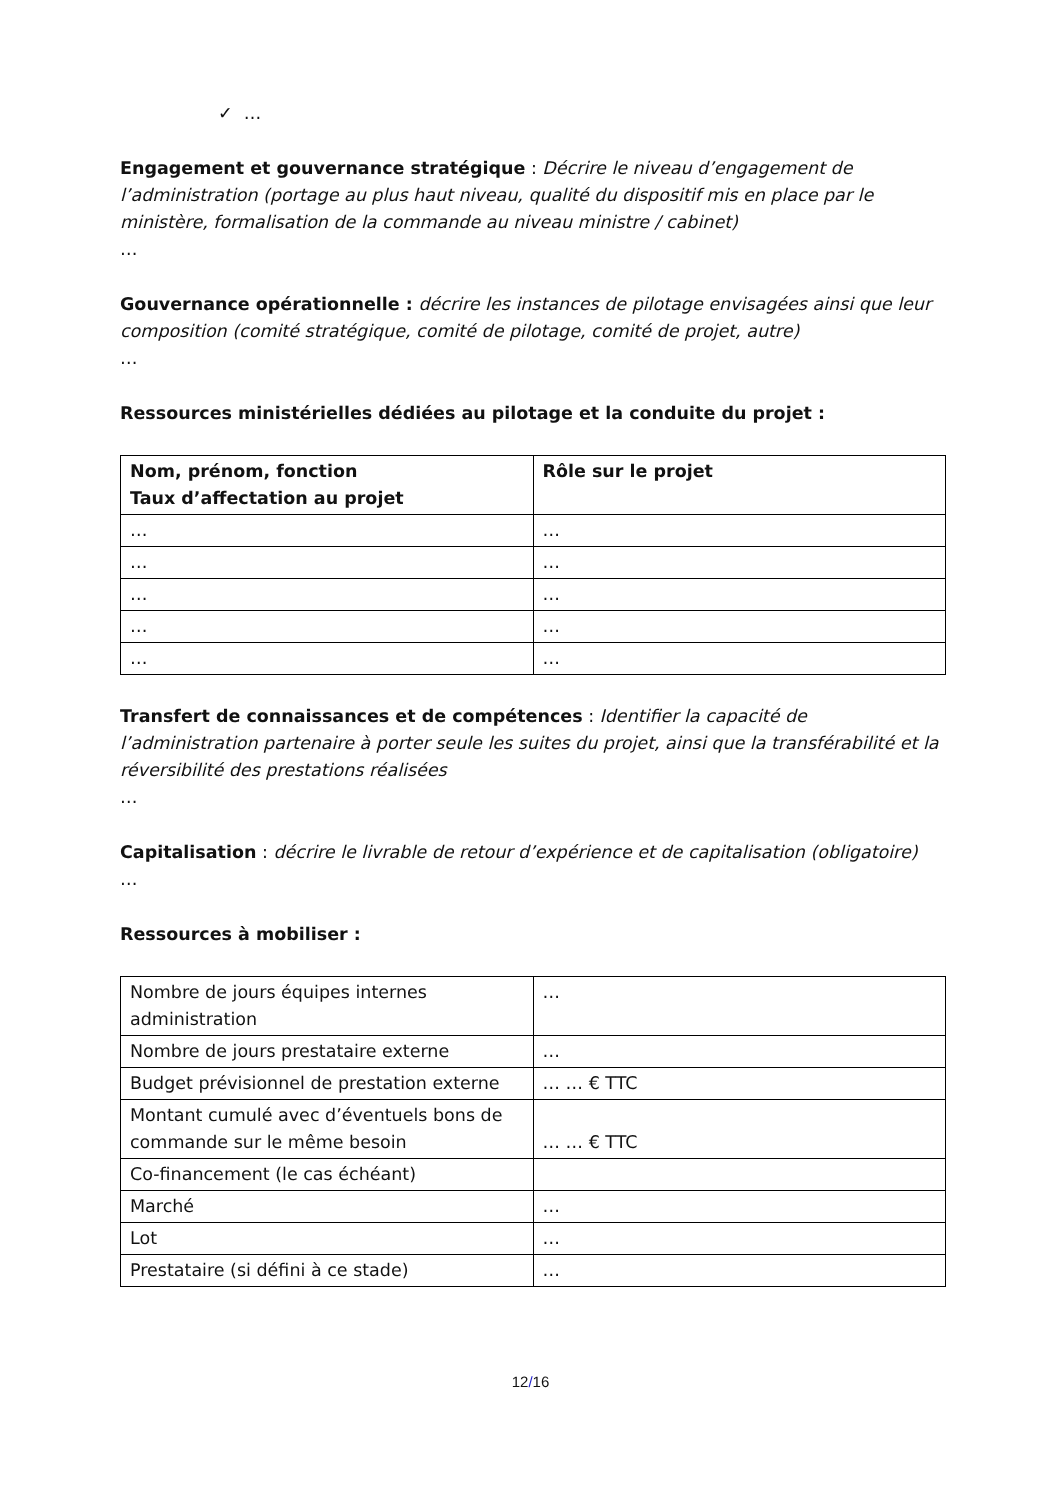✓ …
Engagement et gouvernance stratégique : Décrire le niveau d’engagement de l’administration (portage au plus haut niveau, qualité du dispositif mis en place par le ministère, formalisation de la commande au niveau ministre / cabinet)
…
Gouvernance opérationnelle : décrire les instances de pilotage envisagées ainsi que leur composition (comité stratégique, comité de pilotage, comité de projet, autre)
…
Ressources ministérielles dédiées au pilotage et la conduite du projet :
| Nom, prénom, fonction Taux d’affectation au projet | Rôle sur le projet |
| --- | --- |
| … | … |
| … | … |
| … | … |
| … | … |
| … | … |
Transfert de connaissances et de compétences : Identifier la capacité de l’administration partenaire à porter seule les suites du projet, ainsi que la transférabilité et la réversibilité des prestations réalisées
…
Capitalisation : décrire le livrable de retour d’expérience et de capitalisation (obligatoire)
…
Ressources à mobiliser :
| Nombre de jours équipes internes administration | … |
| Nombre de jours prestataire externe | … |
| Budget prévisionnel de prestation externe | … … € TTC |
| Montant cumulé avec d’éventuels bons de commande sur le même besoin | … … € TTC |
| Co-financement (le cas échéant) | |
| Marché | … |
| Lot | … |
| Prestataire (si défini à ce stade) | … |
12/16